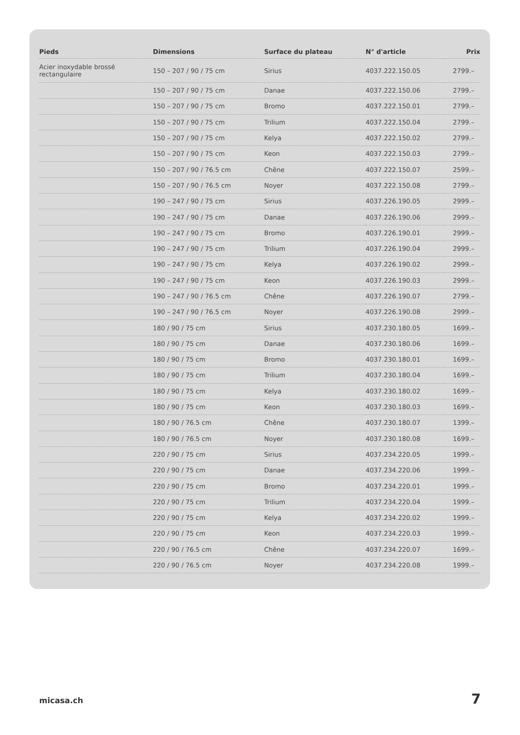| Pieds | Dimensions | Surface du plateau | N° d'article | Prix |
| --- | --- | --- | --- | --- |
| Acier inoxydable brossé rectangulaire | 150 – 207 / 90 / 75 cm | Sirius | 4037.222.150.05 | 2799.– |
| | 150 – 207 / 90 / 75 cm | Danae | 4037.222.150.06 | 2799.– |
| | 150 – 207 / 90 / 75 cm | Bromo | 4037.222.150.01 | 2799.– |
| | 150 – 207 / 90 / 75 cm | Trilium | 4037.222.150.04 | 2799.– |
| | 150 – 207 / 90 / 75 cm | Kelya | 4037.222.150.02 | 2799.– |
| | 150 – 207 / 90 / 75 cm | Keon | 4037.222.150.03 | 2799.– |
| | 150 – 207 / 90 / 76.5 cm | Chêne | 4037.222.150.07 | 2599.– |
| | 150 – 207 / 90 / 76.5 cm | Noyer | 4037.222.150.08 | 2799.– |
| | 190 – 247 / 90 / 75 cm | Sirius | 4037.226.190.05 | 2999.– |
| | 190 – 247 / 90 / 75 cm | Danae | 4037.226.190.06 | 2999.– |
| | 190 – 247 / 90 / 75 cm | Bromo | 4037.226.190.01 | 2999.– |
| | 190 – 247 / 90 / 75 cm | Trilium | 4037.226.190.04 | 2999.– |
| | 190 – 247 / 90 / 75 cm | Kelya | 4037.226.190.02 | 2999.– |
| | 190 – 247 / 90 / 75 cm | Keon | 4037.226.190.03 | 2999.– |
| | 190 – 247 / 90 / 76.5 cm | Chêne | 4037.226.190.07 | 2799.– |
| | 190 – 247 / 90 / 76.5 cm | Noyer | 4037.226.190.08 | 2999.– |
| | 180 / 90 / 75 cm | Sirius | 4037.230.180.05 | 1699.– |
| | 180 / 90 / 75 cm | Danae | 4037.230.180.06 | 1699.– |
| | 180 / 90 / 75 cm | Bromo | 4037.230.180.01 | 1699.– |
| | 180 / 90 / 75 cm | Trilium | 4037.230.180.04 | 1699.– |
| | 180 / 90 / 75 cm | Kelya | 4037.230.180.02 | 1699.– |
| | 180 / 90 / 75 cm | Keon | 4037.230.180.03 | 1699.– |
| | 180 / 90 / 76.5 cm | Chêne | 4037.230.180.07 | 1399.– |
| | 180 / 90 / 76.5 cm | Noyer | 4037.230.180.08 | 1699.– |
| | 220 / 90 / 75 cm | Sirius | 4037.234.220.05 | 1999.– |
| | 220 / 90 / 75 cm | Danae | 4037.234.220.06 | 1999.– |
| | 220 / 90 / 75 cm | Bromo | 4037.234.220.01 | 1999.– |
| | 220 / 90 / 75 cm | Trilium | 4037.234.220.04 | 1999.– |
| | 220 / 90 / 75 cm | Kelya | 4037.234.220.02 | 1999.– |
| | 220 / 90 / 75 cm | Keon | 4037.234.220.03 | 1999.– |
| | 220 / 90 / 76.5 cm | Chêne | 4037.234.220.07 | 1699.– |
| | 220 / 90 / 76.5 cm | Noyer | 4037.234.220.08 | 1999.– |
micasa.ch 7